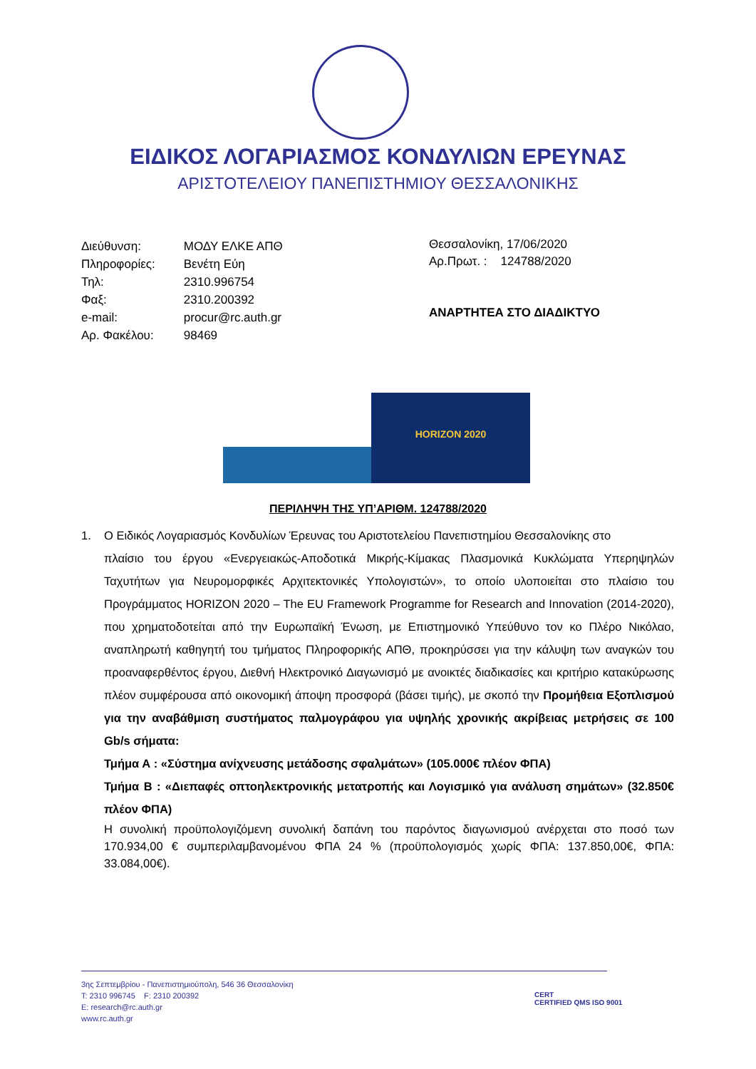ΕΙΔΙΚΟΣ ΛΟΓΑΡΙΑΣΜΟΣ ΚΟΝΔΥΛΙΩΝ ΕΡΕΥΝΑΣ
ΑΡΙΣΤΟΤΕΛΕΙΟΥ ΠΑΝΕΠΙΣΤΗΜΙΟΥ ΘΕΣΣΑΛΟΝΙΚΗΣ
| Διεύθυνση: | ΜΟΔΥ ΕΛΚΕ ΑΠΘ |
| Πληροφορίες: | Βενέτη Εύη |
| Τηλ: | 2310.996754 |
| Φαξ: | 2310.200392 |
| e-mail: | procur@rc.auth.gr |
| Αρ. Φακέλου: | 98469 |
Θεσσαλονίκη, 17/06/2020
Αρ.Πρωτ. : 124788/2020
ΑΝΑΡΤΗΤΕΑ ΣΤΟ ΔΙΑΔΙΚΤΥΟ
HORIZON 2020
ΠΕΡΙΛΗΨΗ ΤΗΣ ΥΠ’ΑΡΙΘΜ. 124788/2020
1. Ο Ειδικός Λογαριασμός Κονδυλίων Έρευνας του Αριστοτελείου Πανεπιστημίου Θεσσαλονίκης στο
πλαίσιο του έργου «Ενεργειακώς-Αποδοτικά Μικρής-Κίμακας Πλασμονικά Κυκλώματα Υπερηψηλών Ταχυτήτων για Νευρομορφικές Αρχιτεκτονικές Υπολογιστών», το οποίο υλοποιείται στο πλαίσιο του Προγράμματος HORIZON 2020 – The EU Framework Programme for Research and Innovation (2014-2020), που χρηματοδοτείται από την Ευρωπαϊκή Ένωση, με Επιστημονικό Υπεύθυνο τον κο Πλέρο Νικόλαο, αναπληρωτή καθηγητή του τμήματος Πληροφορικής ΑΠΘ, προκηρύσσει για την κάλυψη των αναγκών του προαναφερθέντος έργου, Διεθνή Ηλεκτρονικό Διαγωνισμό με ανοικτές διαδικασίες και κριτήριο κατακύρωσης πλέον συμφέρουσα από οικονομική άποψη προσφορά (βάσει τιμής), με σκοπό την Προμήθεια Εξοπλισμού για την αναβάθμιση συστήματος παλμογράφου για υψηλής χρονικής ακρίβειας μετρήσεις σε 100 Gb/s σήματα:
Τμήμα Α : «Σύστημα ανίχνευσης μετάδοσης σφαλμάτων» (105.000€ πλέον ΦΠΑ)
Τμήμα Β : «Διεπαφές οπτοηλεκτρονικής μετατροπής και Λογισμικό για ανάλυση σημάτων» (32.850€ πλέον ΦΠΑ)
Η συνολική προϋπολογιζόμενη συνολική δαπάνη του παρόντος διαγωνισμού ανέρχεται στο ποσό των 170.934,00 € συμπεριλαμβανομένου ΦΠΑ 24 % (προϋπολογισμός χωρίς ΦΠΑ: 137.850,00€, ΦΠΑ: 33.084,00€).
3ης Σεπτεμβρίου - Πανεπιστημιούπολη, 546 36 Θεσσαλονίκη
T: 2310 996745 F: 2310 200392
E: research@rc.auth.gr
www.rc.auth.gr
CERT
CERTIFIED QMS ISO 9001